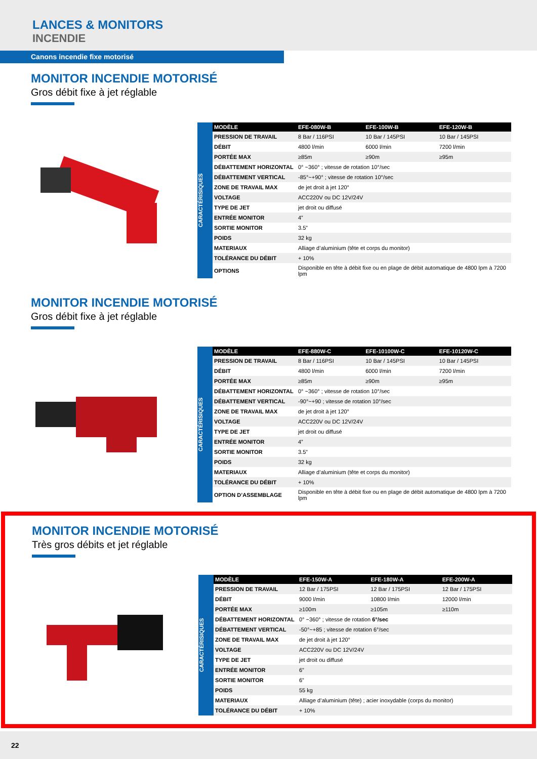LANCES & MONITORS
INCENDIE
Canons incendie fixe motorisé
MONITOR INCENDIE MOTORISÉ
Gros débit fixe à jet réglable
CARACTÉRISIQUES
| MODÈLE | EFE-080W-B | EFE-100W-B | EFE-120W-B |
| --- | --- | --- | --- |
| PRESSION DE TRAVAIL | 8 Bar / 116PSI | 10 Bar / 145PSI | 10 Bar / 145PSI |
| DÉBIT | 4800 l/min | 6000 l/min | 7200 l/min |
| PORTÉE MAX | ≥85m | ≥90m | ≥95m |
| DÉBATTEMENT HORIZONTAL | 0° ~360° ; vitesse de rotation 10°/sec | | |
| DÉBATTEMENT VERTICAL | -85°~+90° ; vitesse de rotation 10°/sec | | |
| ZONE DE TRAVAIL MAX | de jet droit à jet 120° | | |
| VOLTAGE | ACC220V ou DC 12V/24V | | |
| TYPE DE JET | jet droit ou diffusé | | |
| ENTRÉE MONITOR | 4” | | |
| SORTIE MONITOR | 3.5” | | |
| POIDS | 32 kg | | |
| MATERIAUX | Alliage d’aluminium (tête et corps du monitor) | | |
| TOLÉRANCE DU DÉBIT | + 10% | | |
| OPTIONS | Disponible en tête à débit fixe ou en plage de débit automatique de 4800 lpm à 7200 lpm | | |
MONITOR INCENDIE MOTORISÉ
Gros débit fixe à jet réglable
CARACTÉRISIQUES
| MODÈLE | EFE-880W-C | EFE-10100W-C | EFE-10120W-C |
| --- | --- | --- | --- |
| PRESSION DE TRAVAIL | 8 Bar / 116PSI | 10 Bar / 145PSI | 10 Bar / 145PSI |
| DÉBIT | 4800 l/min | 6000 l/min | 7200 l/min |
| PORTÉE MAX | ≥85m | ≥90m | ≥95m |
| DÉBATTEMENT HORIZONTAL | 0° ~360° ; vitesse de rotation 10°/sec | | |
| DÉBATTEMENT VERTICAL | -90°~+90 ; vitesse de rotation 10°/sec | | |
| ZONE DE TRAVAIL MAX | de jet droit à jet 120° | | |
| VOLTAGE | ACC220V ou DC 12V/24V | | |
| TYPE DE JET | jet droit ou diffusé | | |
| ENTRÉE MONITOR | 4” | | |
| SORTIE MONITOR | 3.5” | | |
| POIDS | 32 kg | | |
| MATERIAUX | Alliage d’aluminium (tête et corps du monitor) | | |
| TOLÉRANCE DU DÉBIT | + 10% | | |
| OPTION D’ASSEMBLAGE | Disponible en tête à débit fixe ou en plage de débit automatique de 4800 lpm à 7200 lpm | | |
MONITOR INCENDIE MOTORISÉ
Très gros débits et jet réglable
CARACTÉRISIQUES
| MODÈLE | EFE-150W-A | EFE-180W-A | EFE-200W-A |
| --- | --- | --- | --- |
| PRESSION DE TRAVAIL | 12 Bar / 175PSI | 12 Bar / 175PSI | 12 Bar / 175PSI |
| DÉBIT | 9000 l/min | 10800 l/min | 12000 l/min |
| PORTÉE MAX | ≥100m | ≥105m | ≥110m |
| DÉBATTEMENT HORIZONTAL | 0° ~360° ; vitesse de rotation 6°/sec | | |
| DÉBATTEMENT VERTICAL | -50°~+85 ; vitesse de rotation 6°/sec | | |
| ZONE DE TRAVAIL MAX | de jet droit à jet 120° | | |
| VOLTAGE | ACC220V ou DC 12V/24V | | |
| TYPE DE JET | jet droit ou diffusé | | |
| ENTRÉE MONITOR | 6” | | |
| SORTIE MONITOR | 6” | | |
| POIDS | 55 kg | | |
| MATERIAUX | Alliage d’aluminium (tête) ; acier inoxydable (corps du monitor) | | |
| TOLÉRANCE DU DÉBIT | + 10% | | |
22